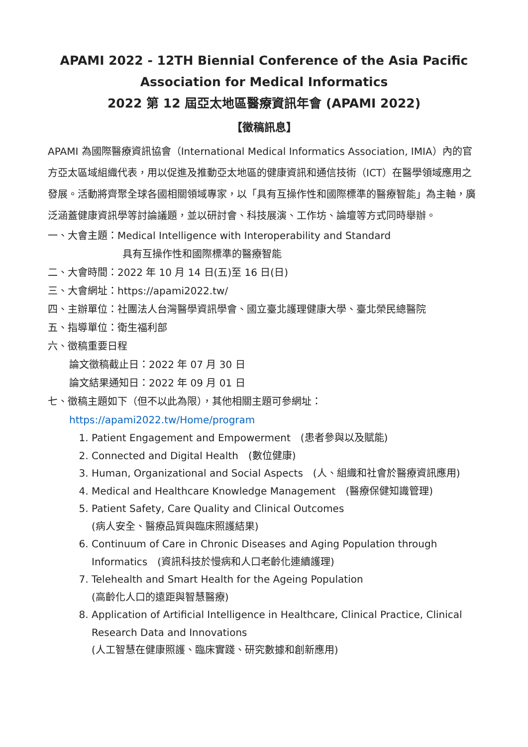APAMI 2022 - 12TH Biennial Conference of the Asia Pacific Association for Medical Informatics
2022 第 12 屆亞太地區醫療資訊年會 (APAMI 2022)
【徵稿訊息】
APAMI 為國際醫療資訊協會（International Medical Informatics Association, IMIA）內的官方亞太區域組織代表，用以促進及推動亞太地區的健康資訊和通信技術（ICT）在醫學領域應用之發展。活動將齊聚全球各國相關領域專家，以「具有互操作性和國際標準的醫療智能」為主軸，廣泛涵蓋健康資訊學等討論議題，並以研討會、科技展演、工作坊、論壇等方式同時舉辦。
一、大會主題：Medical Intelligence with Interoperability and Standard
具有互操作性和國際標準的醫療智能
二、大會時間：2022 年 10 月 14 日(五)至 16 日(日)
三、大會網址：https://apami2022.tw/
四、主辦單位：社團法人台灣醫學資訊學會、國立臺北護理健康大學、臺北榮民總醫院
五、指導單位：衛生福利部
六、徵稿重要日程
論文徵稿截止日：2022 年 07 月 30 日
論文結果通知日：2022 年 09 月 01 日
七、徵稿主題如下（但不以此為限），其他相關主題可參網址：
https://apami2022.tw/Home/program
1. Patient Engagement and Empowerment　(患者參與以及賦能)
2. Connected and Digital Health　(數位健康)
3. Human, Organizational and Social Aspects　(人、組織和社會於醫療資訊應用)
4. Medical and Healthcare Knowledge Management　(醫療保健知識管理)
5. Patient Safety, Care Quality and Clinical Outcomes
(病人安全、醫療品質與臨床照護結果)
6. Continuum of Care in Chronic Diseases and Aging Population through Informatics　(資訊科技於慢病和人口老齡化連續護理)
7. Telehealth and Smart Health for the Ageing Population
(高齡化人口的遠距與智慧醫療)
8. Application of Artificial Intelligence in Healthcare, Clinical Practice, Clinical Research Data and Innovations
(人工智慧在健康照護、臨床實踐、研究數據和創新應用)